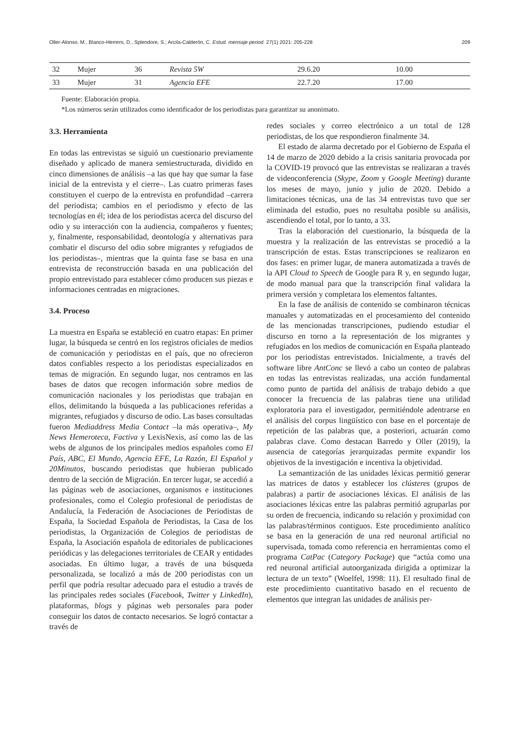Oller-Alonso, M., Blanco-Herrero, D., Splendore, S.; Arcila-Calderón, C. Estud. mensaje period. 27(1) 2021: 205-228 209
| 32 | Mujer | 36 | Revista 5W | 29.6.20 | 10.00 |
| 33 | Mujer | 31 | Agencia EFE | 22.7.20 | 17.00 |
Fuente: Elaboración propia.
*Los números serán utilizados como identificador de los periodistas para garantizar su anonimato.
3.3. Herramienta
En todas las entrevistas se siguió un cuestionario previamente diseñado y aplicado de manera semiestructurada, dividido en cinco dimensiones de análisis –a las que hay que sumar la fase inicial de la entrevista y el cierre–. Las cuatro primeras fases constituyen el cuerpo de la entrevista en profundidad –carrera del periodista; cambios en el periodismo y efecto de las tecnologías en él; idea de los periodistas acerca del discurso del odio y su interacción con la audiencia, compañeros y fuentes; y, finalmente, responsabilidad, deontología y alternativas para combatir el discurso del odio sobre migrantes y refugiados de los periodistas–, mientras que la quinta fase se basa en una entrevista de reconstrucción basada en una publicación del propio entrevistado para establecer cómo producen sus piezas e informaciones centradas en migraciones.
3.4. Proceso
La muestra en España se estableció en cuatro etapas: En primer lugar, la búsqueda se centró en los registros oficiales de medios de comunicación y periodistas en el país, que no ofrecieron datos confiables respecto a los periodistas especializados en temas de migración. En segundo lugar, nos centramos en las bases de datos que recogen información sobre medios de comunicación nacionales y los periodistas que trabajan en ellos, delimitando la búsqueda a las publicaciones referidas a migrantes, refugiados y discurso de odio. Las bases consultadas fueron Mediaddress Media Contact –la más operativa–, My News Hemeroteca, Factiva y LexisNexis, así como las de las webs de algunos de los principales medios españoles como El País, ABC, El Mundo, Agencia EFE, La Razón, El Español y 20Minutos, buscando periodistas que hubieran publicado dentro de la sección de Migración. En tercer lugar, se accedió a las páginas web de asociaciones, organismos e instituciones profesionales, como el Colegio profesional de periodistas de Andalucía, la Federación de Asociaciones de Periodistas de España, la Sociedad Española de Periodistas, la Casa de los periodistas, la Organización de Colegios de periodistas de España, la Asociación española de editoriales de publicaciones periódicas y las delegaciones territoriales de CEAR y entidades asociadas. En último lugar, a través de una búsqueda personalizada, se localizó a más de 200 periodistas con un perfil que podría resultar adecuado para el estudio a través de las principales redes sociales (Facebook, Twitter y LinkedIn), plataformas, blogs y páginas web personales para poder conseguir los datos de contacto necesarios. Se logró contactar a través de
redes sociales y correo electrónico a un total de 128 periodistas, de los que respondieron finalmente 34.
El estado de alarma decretado por el Gobierno de España el 14 de marzo de 2020 debido a la crisis sanitaria provocada por la COVID-19 provocó que las entrevistas se realizaran a través de videoconferencia (Skype, Zoom y Google Meeting) durante los meses de mayo, junio y julio de 2020. Debido a limitaciones técnicas, una de las 34 entrevistas tuvo que ser eliminada del estudio, pues no resultaba posible su análisis, ascendiendo el total, por lo tanto, a 33.
Tras la elaboración del cuestionario, la búsqueda de la muestra y la realización de las entrevistas se procedió a la transcripción de estas. Estas transcripciones se realizaron en dos fases: en primer lugar, de manera automatizada a través de la API Cloud to Speech de Google para R y, en segundo lugar, de modo manual para que la transcripción final validara la primera versión y completara los elementos faltantes.
En la fase de análisis de contenido se combinaron técnicas manuales y automatizadas en el procesamiento del contenido de las mencionadas transcripciones, pudiendo estudiar el discurso en torno a la representación de los migrantes y refugiados en los medios de comunicación en España planteado por los periodistas entrevistados. Inicialmente, a través del software libre AntConc se llevó a cabo un conteo de palabras en todas las entrevistas realizadas, una acción fundamental como punto de partida del análisis de trabajo debido a que conocer la frecuencia de las palabras tiene una utilidad exploratoria para el investigador, permitiéndole adentrarse en el análisis del corpus lingüístico con base en el porcentaje de repetición de las palabras que, a posteriori, actuarán como palabras clave. Como destacan Barredo y Oller (2019), la ausencia de categorías jerarquizadas permite expandir los objetivos de la investigación e incentiva la objetividad.
La semantización de las unidades léxicas permitió generar las matrices de datos y establecer los clústeres (grupos de palabras) a partir de asociaciones léxicas. El análisis de las asociaciones léxicas entre las palabras permitió agruparlas por su orden de frecuencia, indicando su relación y proximidad con las palabras/términos contiguos. Este procedimiento analítico se basa en la generación de una red neuronal artificial no supervisada, tomada como referencia en herramientas como el programa CatPac (Category Package) que “actúa como una red neuronal artificial autoorganizada dirigida a optimizar la lectura de un texto” (Woelfel, 1998: 11). El resultado final de este procedimiento cuantitativo basado en el recuento de elementos que integran las unidades de análisis per-